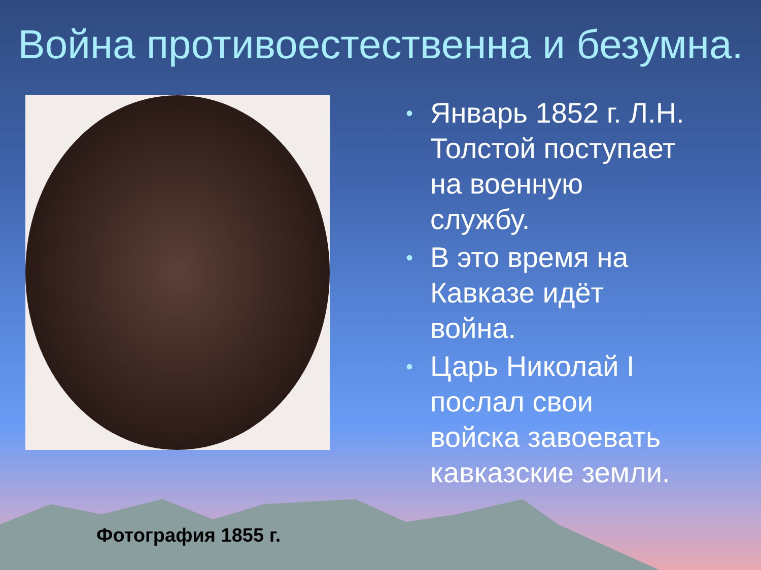Война противоестественна и безумна.
• Январь 1852 г. Л.Н. Толстой поступает на военную службу.
• В это время на Кавказе идёт война.
• Царь Николай I послал свои войска завоевать кавказские земли.
Фотография 1855 г.